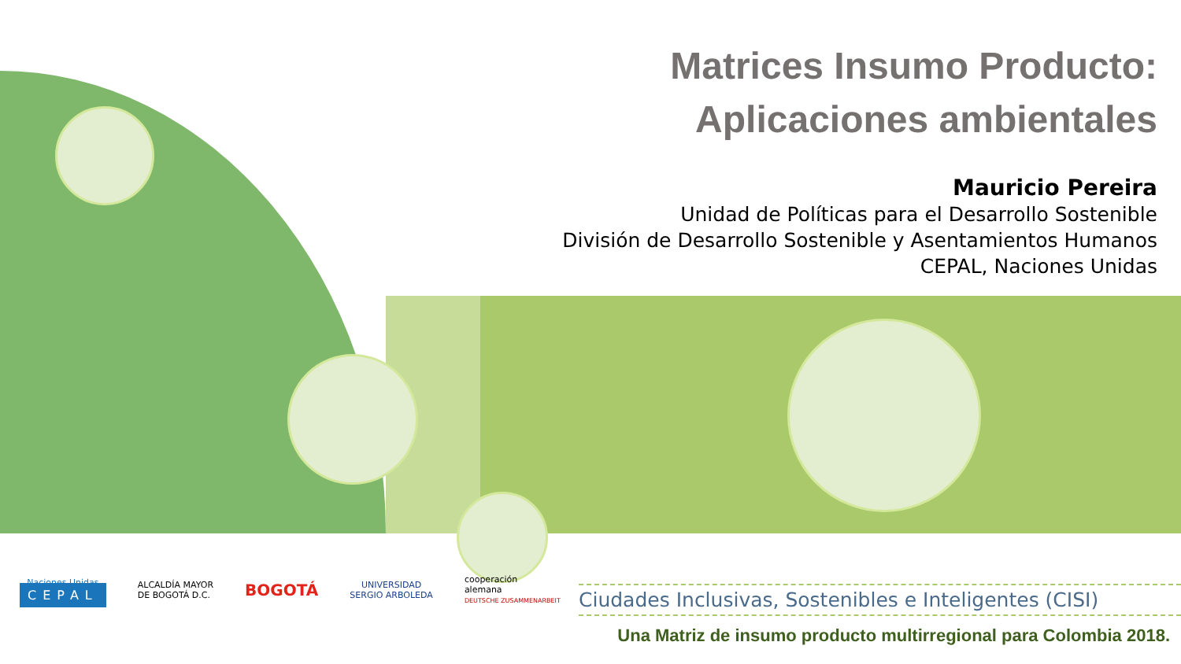Matrices Insumo Producto:
Aplicaciones ambientales
Mauricio Pereira
Unidad de Políticas para el Desarrollo Sostenible
División de Desarrollo Sostenible y Asentamientos Humanos
CEPAL, Naciones Unidas
Naciones Unidas
CEPAL
ALCALDÍA MAYOR
DE BOGOTÁ D.C.
BOGOTÁ
UNIVERSIDAD
SERGIO ARBOLEDA
cooperación
alemana
DEUTSCHE ZUSAMMENARBEIT
Ciudades Inclusivas, Sostenibles e Inteligentes (CISI)
Una Matriz de insumo producto multirregional para Colombia 2018.